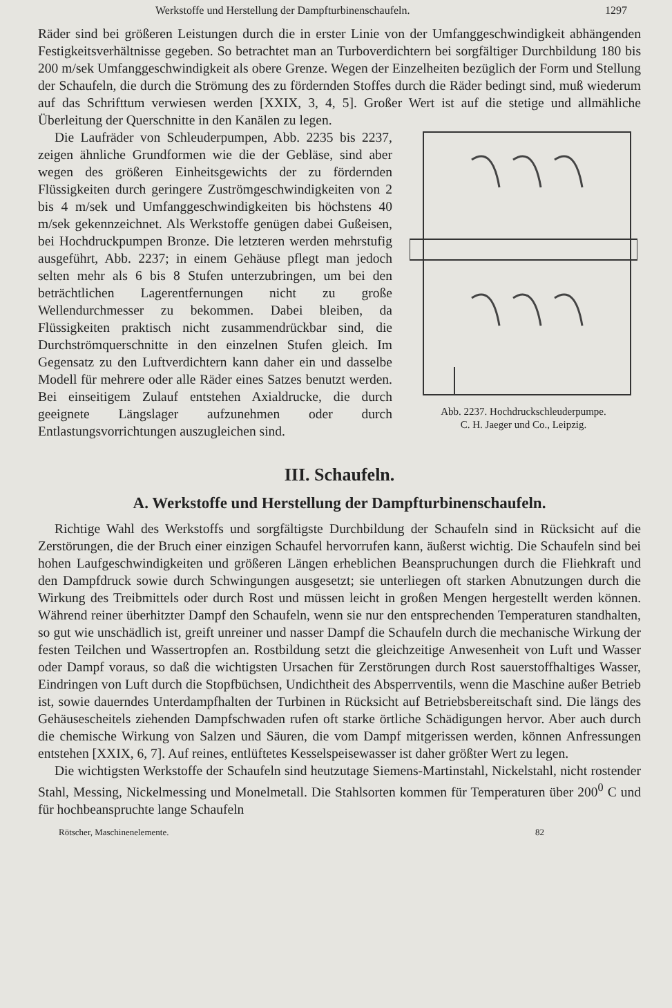Werkstoffe und Herstellung der Dampfturbinenschaufeln. 1297
Räder sind bei größeren Leistungen durch die in erster Linie von der Umfanggeschwindigkeit abhängenden Festigkeitsverhältnisse gegeben. So betrachtet man an Turboverdichtern bei sorgfältiger Durchbildung 180 bis 200 m/sek Umfanggeschwindigkeit als obere Grenze. Wegen der Einzelheiten bezüglich der Form und Stellung der Schaufeln, die durch die Strömung des zu fördernden Stoffes durch die Räder bedingt sind, muß wiederum auf das Schrifttum verwiesen werden [XXIX, 3, 4, 5]. Großer Wert ist auf
Abb. 2237. Hochdruckschleuderpumpe.
C. H. Jaeger und Co., Leipzig. die stetige und allmähliche Überleitung der Querschnitte in den Kanälen zu legen.
Die Laufräder von Schleuderpumpen, Abb. 2235 bis 2237, zeigen ähnliche Grundformen wie die der Gebläse, sind aber wegen des größeren Einheitsgewichts der zu fördernden Flüssigkeiten durch geringere Zuströmgeschwindigkeiten von 2 bis 4 m/sek und Umfanggeschwindigkeiten bis höchstens 40 m/sek gekennzeichnet. Als Werkstoffe genügen dabei Gußeisen, bei Hochdruckpumpen Bronze. Die letzteren werden mehrstufig ausgeführt, Abb. 2237; in einem Gehäuse pflegt man jedoch selten mehr als 6 bis 8 Stufen unterzubringen, um bei den beträchtlichen Lagerentfernungen nicht zu große Wellendurchmesser zu bekommen. Dabei bleiben, da Flüssigkeiten praktisch nicht zusammendrückbar sind, die Durchströmquerschnitte in den einzelnen Stufen gleich. Im Gegensatz zu den Luftverdichtern kann daher ein und dasselbe Modell für mehrere oder alle Räder eines Satzes benutzt werden. Bei einseitigem Zulauf entstehen Axialdrucke, die durch geeignete Längslager aufzunehmen oder durch Entlastungsvorrichtungen auszugleichen sind.
III. Schaufeln.
A. Werkstoffe und Herstellung der Dampfturbinenschaufeln.
Richtige Wahl des Werkstoffs und sorgfältigste Durchbildung der Schaufeln sind in Rücksicht auf die Zerstörungen, die der Bruch einer einzigen Schaufel hervorrufen kann, äußerst wichtig. Die Schaufeln sind bei hohen Laufgeschwindigkeiten und größeren Längen erheblichen Beanspruchungen durch die Fliehkraft und den Dampfdruck sowie durch Schwingungen ausgesetzt; sie unterliegen oft starken Abnutzungen durch die Wirkung des Treibmittels oder durch Rost und müssen leicht in großen Mengen hergestellt werden können. Während reiner überhitzter Dampf den Schaufeln, wenn sie nur den entsprechenden Temperaturen standhalten, so gut wie unschädlich ist, greift unreiner und nasser Dampf die Schaufeln durch die mechanische Wirkung der festen Teilchen und Wassertropfen an. Rostbildung setzt die gleichzeitige Anwesenheit von Luft und Wasser oder Dampf voraus, so daß die wichtigsten Ursachen für Zerstörungen durch Rost sauerstoffhaltiges Wasser, Eindringen von Luft durch die Stopfbüchsen, Undichtheit des Absperrventils, wenn die Maschine außer Betrieb ist, sowie dauerndes Unterdampfhalten der Turbinen in Rücksicht auf Betriebsbereitschaft sind. Die längs des Gehäusescheitels ziehenden Dampfschwaden rufen oft starke örtliche Schädigungen hervor. Aber auch durch die chemische Wirkung von Salzen und Säuren, die vom Dampf mitgerissen werden, können Anfressungen entstehen [XXIX, 6, 7]. Auf reines, entlüftetes Kesselspeisewasser ist daher größter Wert zu legen.
Die wichtigsten Werkstoffe der Schaufeln sind heutzutage Siemens-Martinstahl, Nickelstahl, nicht rostender Stahl, Messing, Nickelmessing und Monelmetall. Die Stahlsorten kommen für Temperaturen über 200<sup>0</sup> C und für hochbeanspruchte lange Schaufeln
Rötscher, Maschinenelemente. 82